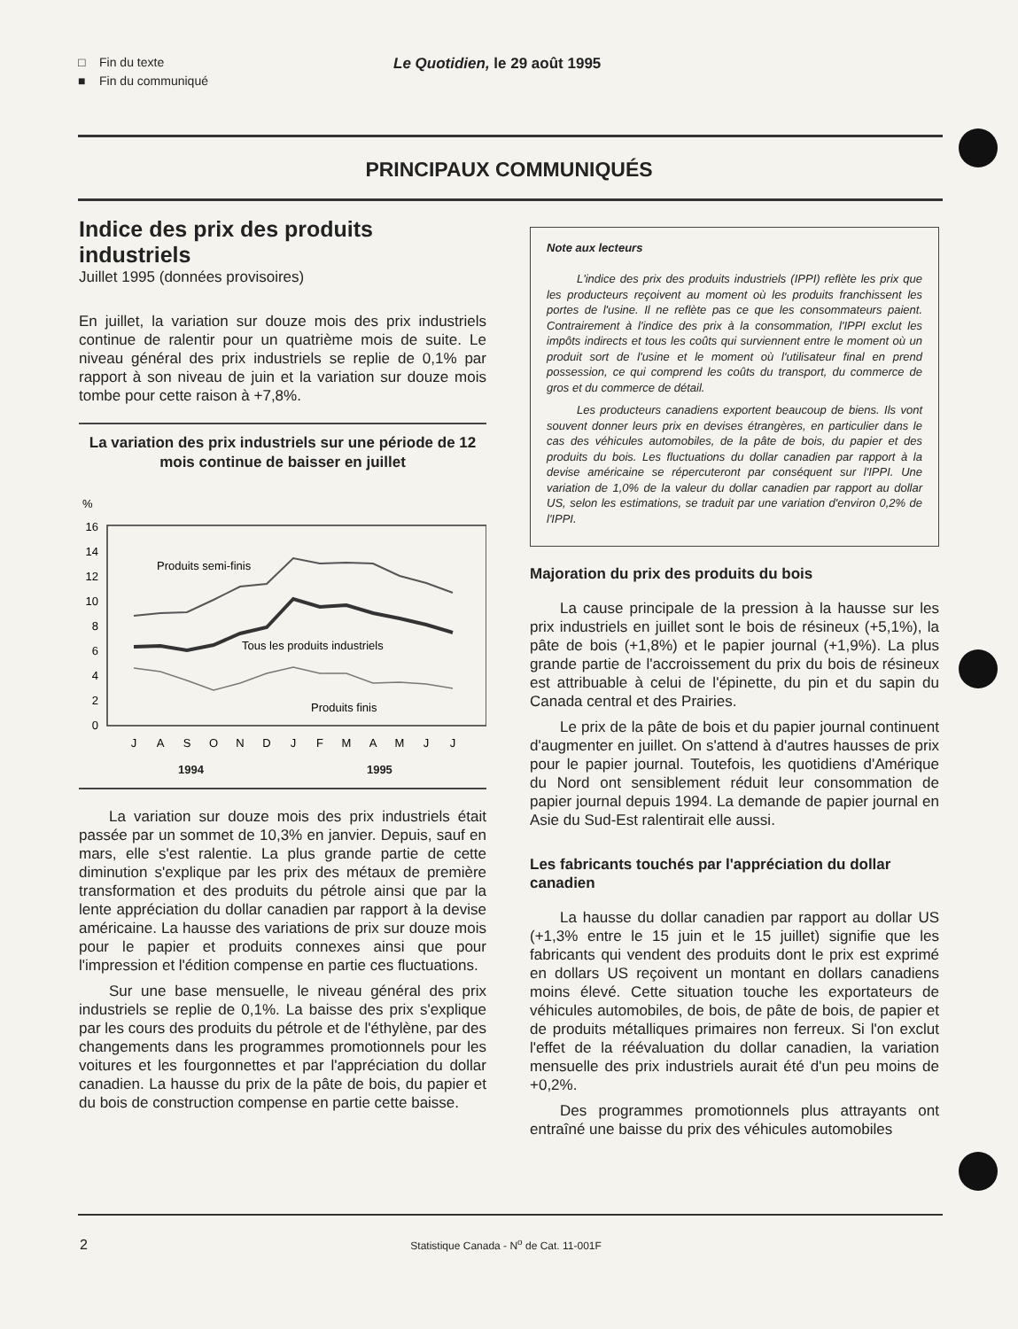□ Fin du texte
■ Fin du communiqué
Le Quotidien, le 29 août 1995
PRINCIPAUX COMMUNIQUÉS
Indice des prix des produits industriels
Juillet 1995 (données provisoires)
En juillet, la variation sur douze mois des prix industriels continue de ralentir pour un quatrième mois de suite. Le niveau général des prix industriels se replie de 0,1% par rapport à son niveau de juin et la variation sur douze mois tombe pour cette raison à +7,8%.
La variation des prix industriels sur une période de 12 mois continue de baisser en juillet
%
16
14
12
10
8
6
4
2
0
Produits semi-finis
Tous les produits industriels
Produits finis
J
A
S
O
N
D
J
F
M
A
M
J
J
1994 1995
La variation sur douze mois des prix industriels était passée par un sommet de 10,3% en janvier. Depuis, sauf en mars, elle s'est ralentie. La plus grande partie de cette diminution s'explique par les prix des métaux de première transformation et des produits du pétrole ainsi que par la lente appréciation du dollar canadien par rapport à la devise américaine. La hausse des variations de prix sur douze mois pour le papier et produits connexes ainsi que pour l'impression et l'édition compense en partie ces fluctuations.
Sur une base mensuelle, le niveau général des prix industriels se replie de 0,1%. La baisse des prix s'explique par les cours des produits du pétrole et de l'éthylène, par des changements dans les programmes promotionnels pour les voitures et les fourgonnettes et par l'appréciation du dollar canadien. La hausse du prix de la pâte de bois, du papier et du bois de construction compense en partie cette baisse.
Note aux lecteurs
L'indice des prix des produits industriels (IPPI) reflète les prix que les producteurs reçoivent au moment où les produits franchissent les portes de l'usine. Il ne reflète pas ce que les consommateurs paient. Contrairement à l'indice des prix à la consommation, l'IPPI exclut les impôts indirects et tous les coûts qui surviennent entre le moment où un produit sort de l'usine et le moment où l'utilisateur final en prend possession, ce qui comprend les coûts du transport, du commerce de gros et du commerce de détail.
Les producteurs canadiens exportent beaucoup de biens. Ils vont souvent donner leurs prix en devises étrangères, en particulier dans le cas des véhicules automobiles, de la pâte de bois, du papier et des produits du bois. Les fluctuations du dollar canadien par rapport à la devise américaine se répercuteront par conséquent sur l'IPPI. Une variation de 1,0% de la valeur du dollar canadien par rapport au dollar US, selon les estimations, se traduit par une variation d'environ 0,2% de l'IPPI.
Majoration du prix des produits du bois
La cause principale de la pression à la hausse sur les prix industriels en juillet sont le bois de résineux (+5,1%), la pâte de bois (+1,8%) et le papier journal (+1,9%). La plus grande partie de l'accroissement du prix du bois de résineux est attribuable à celui de l'épinette, du pin et du sapin du Canada central et des Prairies.
Le prix de la pâte de bois et du papier journal continuent d'augmenter en juillet. On s'attend à d'autres hausses de prix pour le papier journal. Toutefois, les quotidiens d'Amérique du Nord ont sensiblement réduit leur consommation de papier journal depuis 1994. La demande de papier journal en Asie du Sud-Est ralentirait elle aussi.
Les fabricants touchés par l'appréciation du dollar canadien
La hausse du dollar canadien par rapport au dollar US (+1,3% entre le 15 juin et le 15 juillet) signifie que les fabricants qui vendent des produits dont le prix est exprimé en dollars US reçoivent un montant en dollars canadiens moins élevé. Cette situation touche les exportateurs de véhicules automobiles, de bois, de pâte de bois, de papier et de produits métalliques primaires non ferreux. Si l'on exclut l'effet de la réévaluation du dollar canadien, la variation mensuelle des prix industriels aurait été d'un peu moins de +0,2%.
Des programmes promotionnels plus attrayants ont entraîné une baisse du prix des véhicules automobiles
2 Statistique Canada - N<sup>o</sup> de Cat. 11-001F